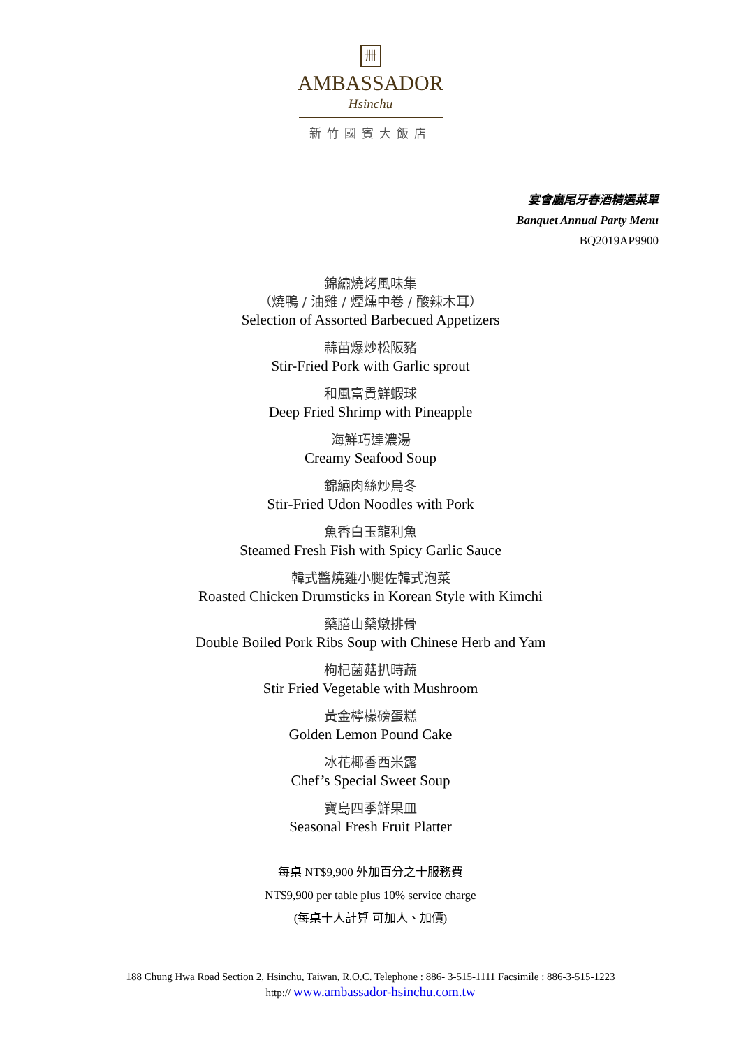卌
AMBASSADOR
Hsinchu
新竹國賓大飯店
宴會廳尾牙春酒精選菜單
Banquet Annual Party Menu
BQ2019AP9900
錦繡燒烤風味集
（燒鴨 / 油雞 / 煙燻中卷 / 酸辣木耳）
Selection of Assorted Barbecued Appetizers
蒜苗爆炒松阪豬
Stir-Fried Pork with Garlic sprout
和風富貴鮮蝦球
Deep Fried Shrimp with Pineapple
海鮮巧達濃湯
Creamy Seafood Soup
錦繡肉絲炒烏冬
Stir-Fried Udon Noodles with Pork
魚香白玉龍利魚
Steamed Fresh Fish with Spicy Garlic Sauce
韓式醬燒雞小腿佐韓式泡菜
Roasted Chicken Drumsticks in Korean Style with Kimchi
藥膳山藥燉排骨
Double Boiled Pork Ribs Soup with Chinese Herb and Yam
枸杞菌菇扒時蔬
Stir Fried Vegetable with Mushroom
黃金檸檬磅蛋糕
Golden Lemon Pound Cake
冰花椰香西米露
Chef’s Special Sweet Soup
寶島四季鮮果皿
Seasonal Fresh Fruit Platter
每桌 NT$9,900 外加百分之十服務費
NT$9,900 per table plus 10% service charge
(每桌十人計算 可加人、加價)
188 Chung Hwa Road Section 2, Hsinchu, Taiwan, R.O.C. Telephone : 886- 3-515-1111 Facsimile : 886-3-515-1223
http:// www.ambassador-hsinchu.com.tw